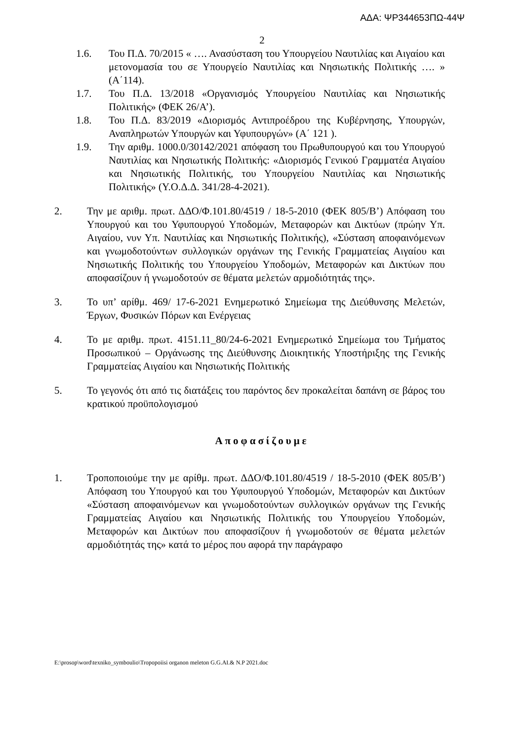ΑΔΑ: ΨΡ344653ΠΩ-44Ψ
2
1.6. Του Π.Δ. 70/2015 « …. Ανασύσταση του Υπουργείου Ναυτιλίας και Αιγαίου και μετονομασία του σε Υπουργείο Ναυτιλίας και Νησιωτικής Πολιτικής …. » (Α΄114).
1.7. Του Π.Δ. 13/2018 «Οργανισμός Υπουργείου Ναυτιλίας και Νησιωτικής Πολιτικής» (ΦΕΚ 26/Α’).
1.8. Του Π.Δ. 83/2019 «Διορισμός Αντιπροέδρου της Κυβέρνησης, Υπουργών, Αναπληρωτών Υπουργών και Υφυπουργών» (Α΄ 121 ).
1.9. Την αριθμ. 1000.0/30142/2021 απόφαση του Πρωθυπουργού και του Υπουργού Ναυτιλίας και Νησιωτικής Πολιτικής: «Διορισμός Γενικού Γραμματέα Αιγαίου και Νησιωτικής Πολιτικής, του Υπουργείου Ναυτιλίας και Νησιωτικής Πολιτικής» (Υ.Ο.Δ.Δ. 341/28-4-2021).
2. Την με αριθμ. πρωτ. ΔΔΟ/Φ.101.80/4519 / 18-5-2010 (ΦΕΚ 805/Β’) Απόφαση του Υπουργού και του Υφυπουργού Υποδομών, Μεταφορών και Δικτύων (πρώην Υπ. Αιγαίου, νυν Υπ. Ναυτιλίας και Νησιωτικής Πολιτικής), «Σύσταση αποφαινόμενων και γνωμοδοτούντων συλλογικών οργάνων της Γενικής Γραμματείας Αιγαίου και Νησιωτικής Πολιτικής του Υπουργείου Υποδομών, Μεταφορών και Δικτύων που αποφασίζουν ή γνωμοδοτούν σε θέματα μελετών αρμοδιότητάς της».
3. Το υπ’ αρίθμ. 469/ 17-6-2021 Ενημερωτικό Σημείωμα της Διεύθυνσης Μελετών, Έργων, Φυσικών Πόρων και Ενέργειας
4. Το με αριθμ. πρωτ. 4151.11_80/24-6-2021 Ενημερωτικό Σημείωμα του Τμήματος Προσωπικού – Οργάνωσης της Διεύθυνσης Διοικητικής Υποστήριξης της Γενικής Γραμματείας Αιγαίου και Νησιωτικής Πολιτικής
5. Το γεγονός ότι από τις διατάξεις του παρόντος δεν προκαλείται δαπάνη σε βάρος του κρατικού προϋπολογισμού
Αποφασίζουμε
1. Τροποποιούμε την με αρίθμ. πρωτ. ΔΔΟ/Φ.101.80/4519 / 18-5-2010 (ΦΕΚ 805/Β’) Απόφαση του Υπουργού και του Υφυπουργού Υποδομών, Μεταφορών και Δικτύων «Σύσταση αποφαινόμενων και γνωμοδοτούντων συλλογικών οργάνων της Γενικής Γραμματείας Αιγαίου και Νησιωτικής Πολιτικής του Υπουργείου Υποδομών, Μεταφορών και Δικτύων που αποφασίζουν ή γνωμοδοτούν σε θέματα μελετών αρμοδιότητάς της» κατά το μέρος που αφορά την παράγραφο
E:\prosop\word\texniko_symboulio\Tropopoiisi organon meleton G.G.AI.& N.P 2021.doc